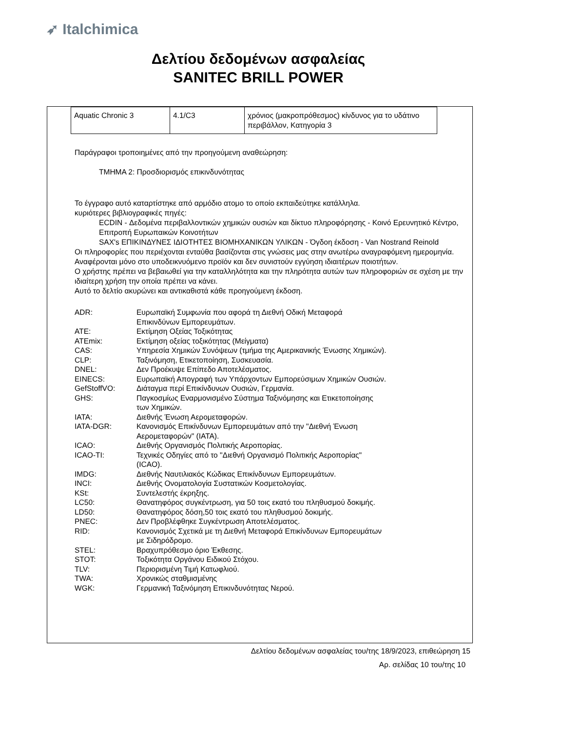➶ Italchimica
Δελτίου δεδομένων ασφαλείας
SANITEC BRILL POWER
| Aquatic Chronic 3 | 4.1/C3 | χρόνιος (μακροπρόθεσμος) κίνδυνος για το υδάτινο περιβάλλον, Κατηγορία 3 |
Παράγραφοι τροποιημένες από την προηγούμενη αναθεώρηση:
ΤΜΗΜΑ 2: Προσδιορισμός επικινδυνότητας
Το έγγραφο αυτό καταρτίστηκε από αρμόδιο ατομο το οποίο εκπαιδεύτηκε κατάλληλα.
κυριότερες βιβλιογραφικές πηγές:
ECDIN - Δεδομένα περιβαλλοντικών χημικών ουσιών και δίκτυο πληροφόρησης - Κοινό Ερευνητικό Κέντρο, Επιτροπή Ευρωπαικών Κοινοτήτων
SAX's ΕΠΙΚΙΝΔΥΝΕΣ ΙΔΙΟΤΗΤΕΣ ΒΙΟΜΗΧΑΝΙΚΩΝ ΥΛΙΚΩΝ - Όγδοη έκδοση - Van Nostrand Reinold
Οι πληροφορίες που περιέχονται ενταύθα βασίζονται στις γνώσεις μας στην ανωτέρω αναγραφόμενη ημερομηνία. Αναφέρονται μόνο στο υποδεικνυόμενο προϊόν και δεν συνιστούν εγγύηση ιδιαιτέρων ποιοτήτων.
Ο χρήστης πρέπει να βεβαιωθεί για την καταλληλότητα και την πληρότητα αυτών των πληροφοριών σε σχέση με την ιδιαίτερη χρήση την οποία πρέπει να κάνει.
Αυτό το δελτίο ακυρώνει και αντικαθιστά κάθε προηγούμενη έκδοση.
| ADR: | Ευρωπαϊκή Συμφωνία που αφορά τη Διεθνή Οδική Μεταφορά Επικινδύνων Εμπορευμάτων. |
| ATE: | Εκτίμηση Οξείας Τοξικότητας |
| ATEmix: | Εκτίμηση οξείας τοξικότητας (Μείγματα) |
| CAS: | Υπηρεσία Χημικών Συνόψεων (τμήμα της Αμερικανικής Ένωσης Χημικών). |
| CLP: | Ταξινόμηση, Ετικετοποίηση, Συσκευασία. |
| DNEL: | Δεν Προέκυψε Επίπεδο Αποτελέσματος. |
| EINECS: | Ευρωπαϊκή Απογραφή των Υπάρχοντων Εμπορεύσιμων Χημικών Ουσιών. |
| GefStoffVO: | Διάταγμα περί Επικίνδυνων Ουσιών, Γερμανία. |
| GHS: | Παγκοσμίως Εναρμονισμένο Σύστημα Ταξινόμησης και Ετικετοποίησης των Χημικών. |
| IATA: | Διεθνής Ένωση Αερομεταφορών. |
| IATA-DGR: | Κανονισμός Επικίνδυνων Εμπορευμάτων από την "Διεθνή Ένωση Αερομεταφορών" (IATA). |
| ICAO: | Διεθνής Οργανισμός Πολιτικής Αεροπορίας. |
| ICAO-TI: | Τεχνικές Οδηγίες από το "Διεθνή Οργανισμό Πολιτικής Αεροπορίας" (ICAO). |
| IMDG: | Διεθνής Ναυτιλιακός Κώδικας Επικίνδυνων Εμπορευμάτων. |
| INCI: | Διεθνής Ονοματολογία Συστατικών Κοσμετολογίας. |
| KSt: | Συντελεστής έκρηξης. |
| LC50: | Θανατηφόρος συγκέντρωση, για 50 τοις εκατό του πληθυσμού δοκιμής. |
| LD50: | Θανατηφόρος δόση,50 τοις εκατό του πληθυσμού δοκιμής. |
| PNEC: | Δεν Προβλέφθηκε Συγκέντρωση Αποτελέσματος. |
| RID: | Κανονισμός Σχετικά με τη Διεθνή Μεταφορά Επικίνδυνων Εμπορευμάτων με Σιδηρόδρομο. |
| STEL: | Βραχυπρόθεσμο όριο Έκθεσης. |
| STOT: | Τοξικότητα Οργάνου Ειδικού Στόχου. |
| TLV: | Περιορισμένη Τιμή Κατωφλιού. |
| TWA: | Χρονικώς σταθμισμένης |
| WGK: | Γερμανική Ταξινόμηση Επικινδυνότητας Νερού. |
Δελτίου δεδομένων ασφαλείας του/της 18/9/2023, επιθεώρηση 15
Αρ. σελίδας 10 του/της 10